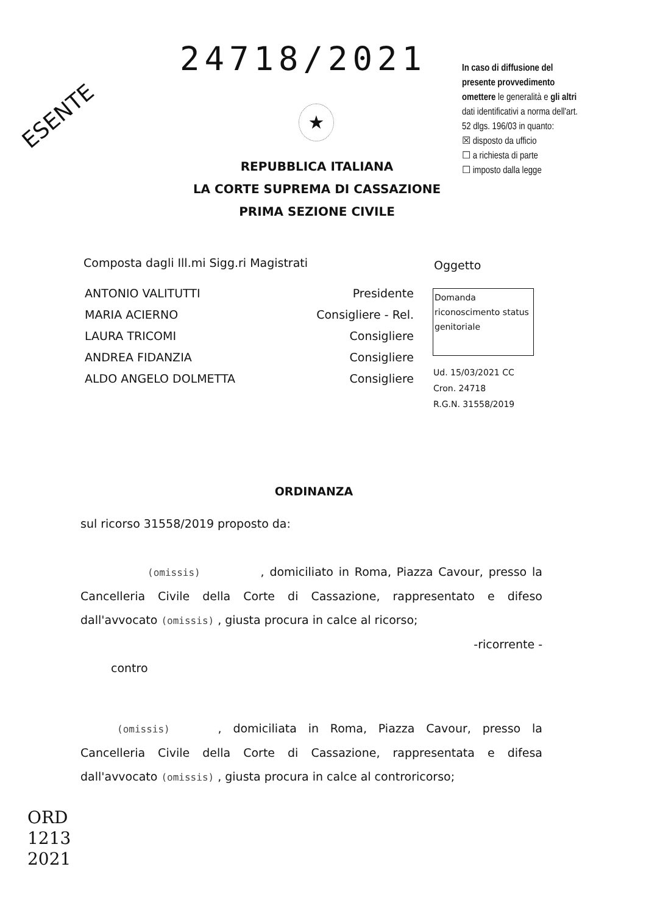24718/2021
ESENTE
In caso di diffusione del presente provvedimento omettere le generalità e gli altri dati identificativi a norma dell'art. 52 dlgs. 196/03 in quanto:
☒ disposto da ufficio
☐ a richiesta di parte
☐ imposto dalla legge
★
REPUBBLICA ITALIANA
LA CORTE SUPREMA DI CASSAZIONE
PRIMA SEZIONE CIVILE
Composta dagli Ill.mi Sigg.ri Magistrati
Oggetto
ANTONIO VALITUTTI Presidente
MARIA ACIERNO Consigliere - Rel.
LAURA TRICOMI Consigliere
ANDREA FIDANZIA Consigliere
ALDO ANGELO DOLMETTA Consigliere
Domanda riconoscimento status genitoriale
Ud. 15/03/2021 CC
Cron. 24718
R.G.N. 31558/2019
ORDINANZA
sul ricorso 31558/2019 proposto da:
(omissis) , domiciliato in Roma, Piazza Cavour, presso la Cancelleria Civile della Corte di Cassazione, rappresentato e difeso dall'avvocato (omissis) , giusta procura in calce al ricorso;
-ricorrente -
contro
(omissis) , domiciliata in Roma, Piazza Cavour, presso la Cancelleria Civile della Corte di Cassazione, rappresentata e difesa dall'avvocato (omissis) , giusta procura in calce al controricorso;
ORD
1213
2021